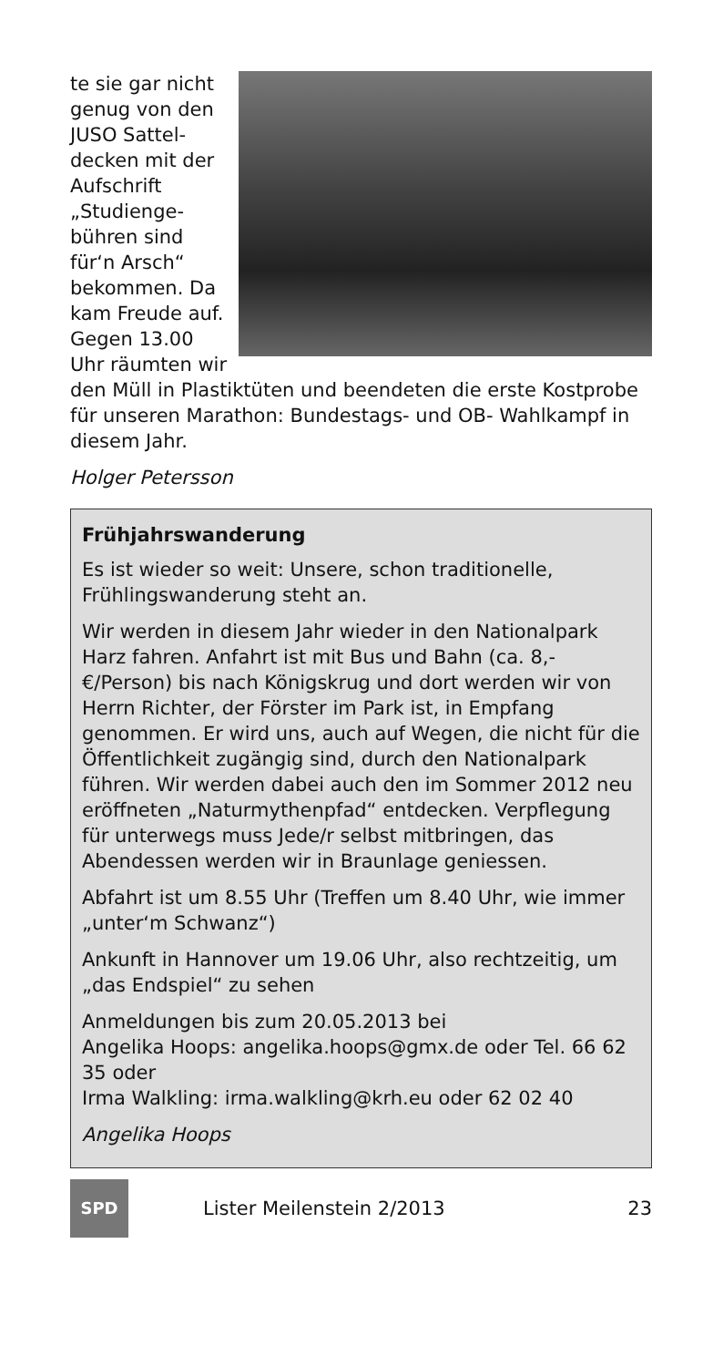te sie gar nicht genug von den JUSO Sattel­decken mit der Aufschrift „Studienge­bühren sind für‘n Arsch“ bekommen. Da kam Freude auf. Gegen 13.00 Uhr räumten wir den Müll in Plastiktüten und beendeten die erste Kostprobe für unseren Marathon: Bundestags- und OB- Wahlkampf in diesem Jahr.
Holger Petersson
Frühjahrswanderung
Es ist wieder so weit: Unsere, schon traditionelle, Frühlingswanderung steht an.
Wir werden in diesem Jahr wieder in den National­park Harz fahren. Anfahrt ist mit Bus und Bahn (ca. 8,- €/Person) bis nach Königskrug und dort werden wir von Herrn Richter, der Förster im Park ist, in Emp­fang genommen. Er wird uns, auch auf Wegen, die nicht für die Öffentlichkeit zugängig sind, durch den Nationalpark führen. Wir werden dabei auch den im Sommer 2012 neu eröffneten „Naturmythenpfad“ entdecken. Verpflegung für unterwegs muss Jede/r selbst mitbringen, das Abendessen werden wir in Braunlage geniessen.
Abfahrt ist um 8.55 Uhr (Treffen um 8.40 Uhr, wie immer „unter‘m Schwanz“)
Ankunft in Hannover um 19.06 Uhr, also rechtzeitig, um „das Endspiel“ zu sehen
Anmeldungen bis zum 20.05.2013 bei
Angelika Hoops: angelika.hoops@gmx.de oder Tel. 66 62 35 oder
Irma Walkling: irma.walkling@krh.eu oder 62 02 40
Angelika Hoops
SPD
Lister Meilenstein 2/2013 23